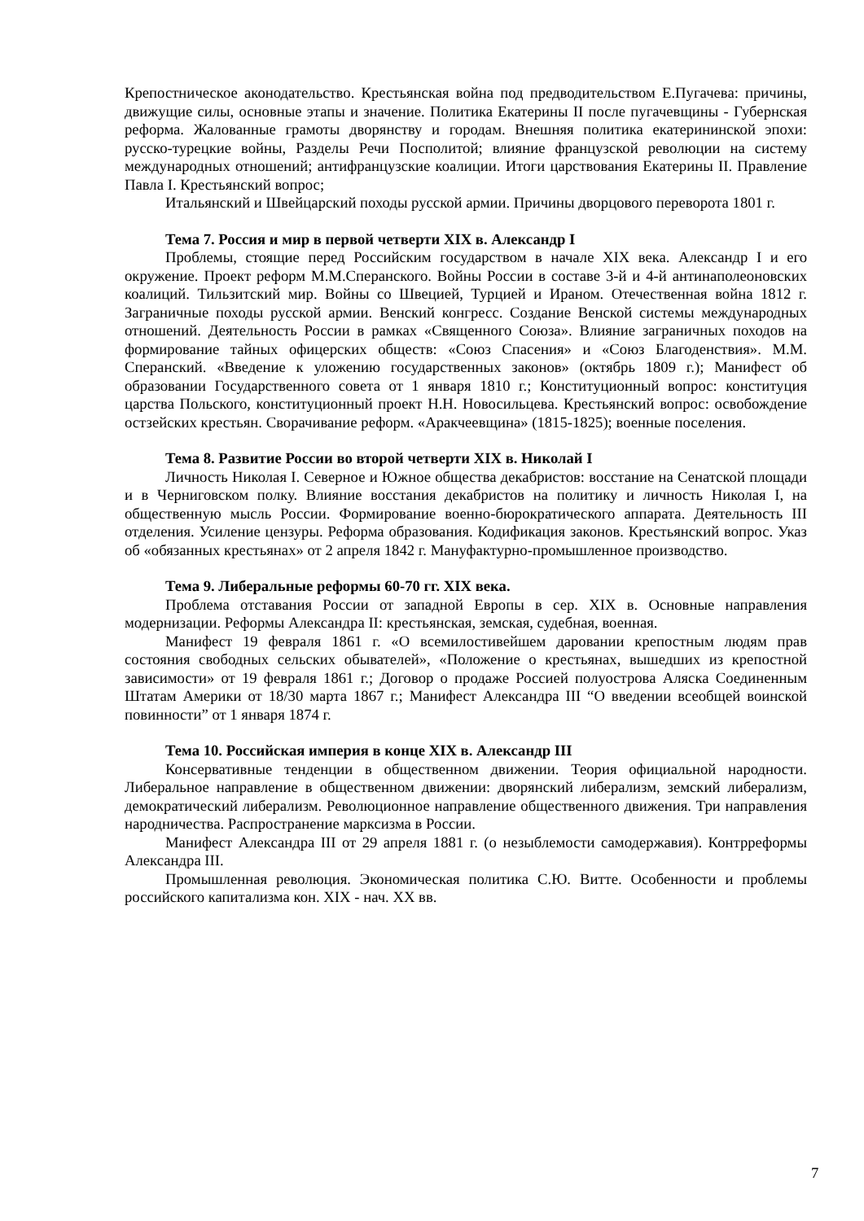Крепостническое аконодательство. Крестьянская война под предводительством Е.Пугачева: причины, движущие силы, основные этапы и значение. Политика Екатерины II после пугачевщины - Губернская реформа. Жалованные грамоты дворянству и городам. Внешняя политика екатерининской эпохи: русско-турецкие войны, Разделы Речи Посполитой; влияние французской революции на систему международных отношений; антифранцузские коалиции. Итоги царствования Екатерины II. Правление Павла I. Крестьянский вопрос;
Итальянский и Швейцарский походы русской армии. Причины дворцового переворота 1801 г.
Тема 7. Россия и мир в первой четверти XIX в. Александр I
Проблемы, стоящие перед Российским государством в начале XIX века. Александр I и его окружение. Проект реформ М.М.Сперанского. Войны России в составе 3-й и 4-й антинаполеоновских коалиций. Тильзитский мир. Войны со Швецией, Турцией и Ираном. Отечественная война 1812 г. Заграничные походы русской армии. Венский конгресс. Создание Венской системы международных отношений. Деятельность России в рамках «Священного Союза». Влияние заграничных походов на формирование тайных офицерских обществ: «Союз Спасения» и «Союз Благоденствия». М.М. Сперанский. «Введение к уложению государственных законов» (октябрь 1809 г.); Манифест об образовании Государственного совета от 1 января 1810 г.; Конституционный вопрос: конституция царства Польского, конституционный проект Н.Н. Новосильцева. Крестьянский вопрос: освобождение остзейских крестьян. Сворачивание реформ. «Аракчеевщина» (1815-1825); военные поселения.
Тема 8. Развитие России во второй четверти XIX в. Николай I
Личность Николая I. Северное и Южное общества декабристов: восстание на Сенатской площади и в Черниговском полку. Влияние восстания декабристов на политику и личность Николая I, на общественную мысль России. Формирование военно-бюрократического аппарата. Деятельность III отделения. Усиление цензуры. Реформа образования. Кодификация законов. Крестьянский вопрос. Указ об «обязанных крестьянах» от 2 апреля 1842 г. Мануфактурно-промышленное производство.
Тема 9. Либеральные реформы 60-70 гг. XIX века.
Проблема отставания России от западной Европы в сер. XIX в. Основные направления модернизации. Реформы Александра II: крестьянская, земская, судебная, военная.
Манифест 19 февраля 1861 г. «О всемилостивейшем даровании крепостным людям прав состояния свободных сельских обывателей», «Положение о крестьянах, вышедших из крепостной зависимости» от 19 февраля 1861 г.; Договор о продаже Россией полуострова Аляска Соединенным Штатам Америки от 18/30 марта 1867 г.; Манифест Александра III “О введении всеобщей воинской повинности” от 1 января 1874 г.
Тема 10. Российская империя в конце XIX в. Александр III
Консервативные тенденции в общественном движении. Теория официальной народности. Либеральное направление в общественном движении: дворянский либерализм, земский либерализм, демократический либерализм. Революционное направление общественного движения. Три направления народничества. Распространение марксизма в России.
Манифест Александра III от 29 апреля 1881 г. (о незыблемости самодержавия). Контрреформы Александра III.
Промышленная революция. Экономическая политика С.Ю. Витте. Особенности и проблемы российского капитализма кон. XIX - нач. XX вв.
7